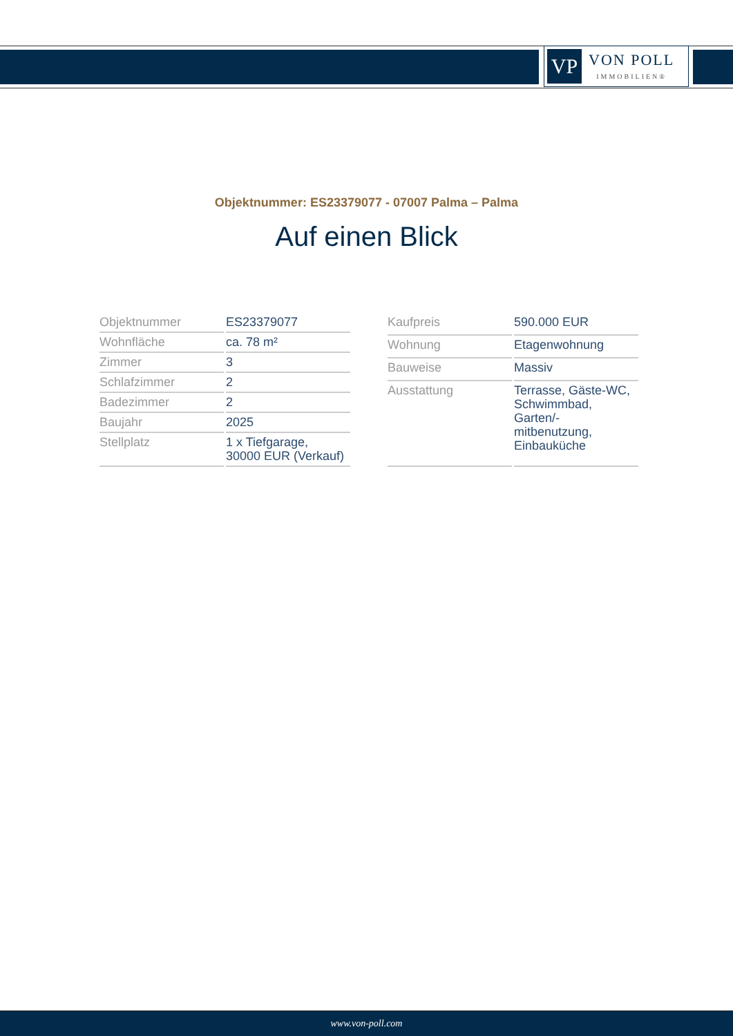VP
VON POLL
IMMOBILIEN®
Objektnummer: ES23379077 - 07007 Palma – Palma
Auf einen Blick
| Objektnummer | ES23379077 |
| Wohnfläche | ca. 78 m² |
| Zimmer | 3 |
| Schlafzimmer | 2 |
| Badezimmer | 2 |
| Baujahr | 2025 |
| Stellplatz | 1 x Tiefgarage, 30000 EUR (Verkauf) |
| Kaufpreis | 590.000 EUR |
| Wohnung | Etagenwohnung |
| Bauweise | Massiv |
| Ausstattung | Terrasse, Gäste-WC, Schwimmbad, Garten/- mitbenutzung, Einbauküche |
www.von-poll.com